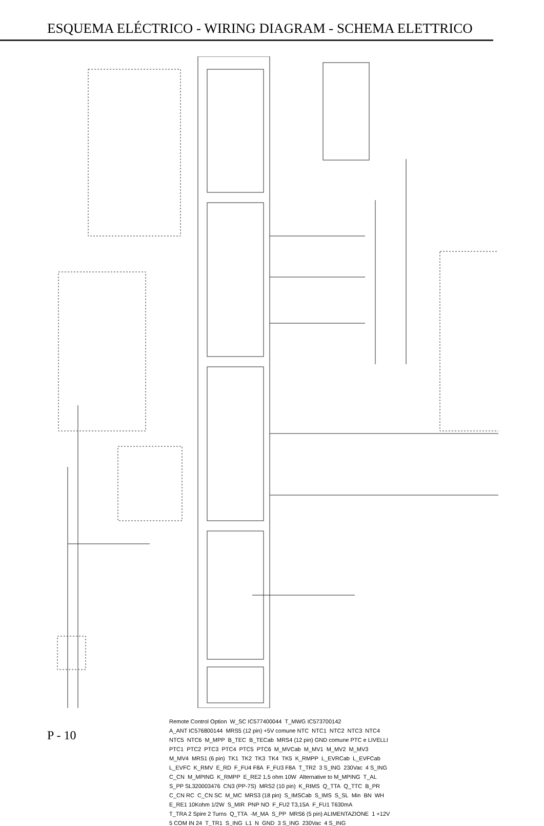ESQUEMA ELÉCTRICO - WIRING DIAGRAM - SCHEMA ELETTRICO
Remote Control Option W_SC IC577400044 T_MWG IC573700142 A_ANT IC576800144 MRS5 (12 pin) +5V comune NTC NTC1 NTC2 NTC3 NTC4 NTC5 NTC6 M_MPP B_TEC B_TECab MRS4 (12 pin) GND comune PTC e LIVELLI PTC1 PTC2 PTC3 PTC4 PTC5 PTC6 M_MVCab M_MV1 M_MV2 M_MV3 M_MV4 MRS1 (6 pin) TK1 TK2 TK3 TK4 TK5 K_RMPP L_EVRCab L_EVFCab L_EVFC K_RMV E_RD F_FU4 F8A F_FU3 F8A T_TR2 3 S_ING 230Vac 4 S_ING C_CN M_MPING K_RMPP E_RE2 1,5 ohm 10W Alternative to M_MPING T_AL S_PP SL320003476 CN3 (PP-7S) MRS2 (10 pin) K_RIMS Q_TTA Q_TTC B_PR C_CN RC C_CN SC M_MC MRS3 (18 pin) S_IMSCab S_IMS S_SL Min BN WH E_RE1 10Kohm 1/2W S_MIR PNP NO F_FU2 T3,15A F_FU1 T630mA T_TRA 2 Spire 2 Turns Q_TTA -M_MA S_PP MRS6 (5 pin) ALIMENTAZIONE 1 +12V 5 COM IN 24 T_TR1 S_ING L1 N GND 3 S_ING 230Vac 4 S_ING
P - 10